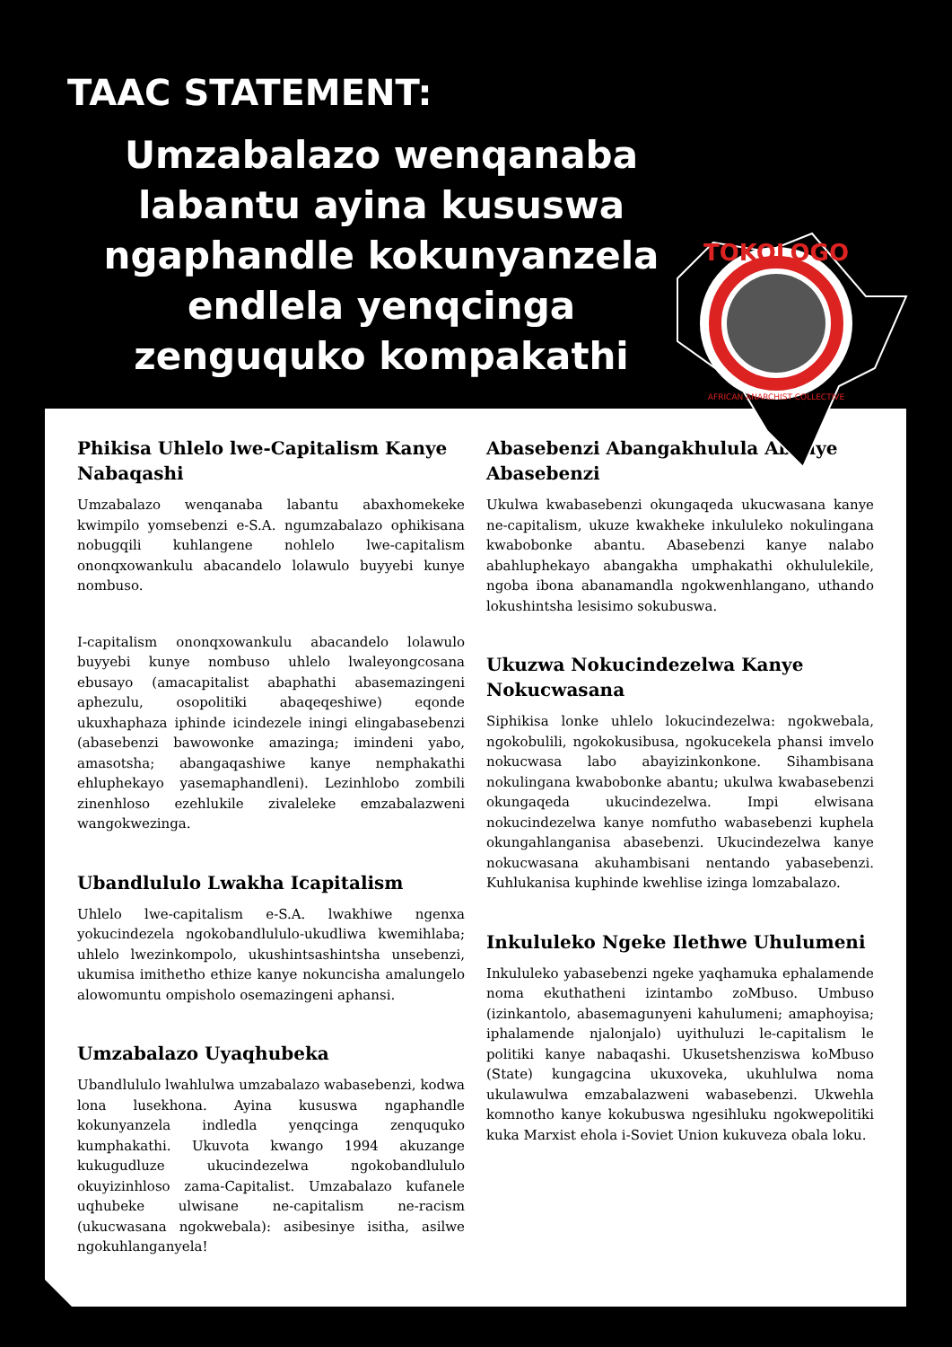TAAC STATEMENT:
Umzabalazo wenqanaba labantu ayina kususwa ngaphandle kokunyanzela endlela yenqcinga zenguquko kompakathi
Phikisa Uhlelo lwe-Capitalism Kanye Nabaqashi
Umzabalazo wenqanaba labantu abaxhomekeke kwimpilo yomsebenzi e-S.A. ngumzabalazo ophikisana nobugqili kuhlangene nohlelo lwe-capitalism ononqxowankulu abacandelo lolawulo buyyebi kunye nombuso.
I-capitalism ononqxowankulu abacandelo lolawulo buyyebi kunye nombuso uhlelo lwaleyongcosana ebusayo (amacapitalist abaphathi abasemazingeni aphezulu, osopolitiki abaqeqeshiwe) eqonde ukuxhaphaza iphinde icindezele iningi elingabasebenzi (abasebenzi bawowonke amazinga; imindeni yabo, amasotsha; abangaqashiwe kanye nemphakathi ehluphekayo yasemaphandleni). Lezinhlobo zombili zinenhloso ezehlukile zivaleleke emzabalazweni wangokwezinga.
Ubandlululo Lwakha Icapitalism
Uhlelo lwe-capitalism e-S.A. lwakhiwe ngenxa yokucindezela ngokobandlululo-ukudliwa kwemihlaba; uhlelo lwezinkompolo, ukushintsashintsha unsebenzi, ukumisa imithetho ethize kanye nokuncisha amalungelo alowomuntu ompisholo osemazingeni aphansi.
Umzabalazo Uyaqhubeka
Ubandlululo lwahlulwa umzabalazo wabasebenzi, kodwa lona lusekhona. Ayina kususwa ngaphandle kokunyanzela indledla yenqcinga zenququko kumphakathi. Ukuvota kwango 1994 akuzange kukugudluze ukucindezelwa ngokobandlululo okuyizinhloso zama-Capitalist. Umzabalazo kufanele uqhubeke ulwisane ne-capitalism ne-racism (ukucwasana ngokwebala): asibesinye isitha, asilwe ngokuhlanganyela!
Abasebenzi Abangakhulula Abanye Abasebenzi
Ukulwa kwabasebenzi okungaqeda ukucwasana kanye ne-capitalism, ukuze kwakheke inkululeko nokulingana kwabobonke abantu. Abasebenzi kanye nalabo abahluphekayo abangakha umphakathi okhululekile, ngoba ibona abanamandla ngokwenhlangano, uthando lokushintsha lesisimo sokubuswa.
Ukuzwa Nokucindezelwa Kanye Nokucwasana
Siphikisa lonke uhlelo lokucindezelwa: ngokwebala, ngokobulili, ngokokusibusa, ngokucekela phansi imvelo nokucwasa labo abayizinkonkone. Sihambisana nokulingana kwabobonke abantu; ukulwa kwabasebenzi okungaqeda ukucindezelwa. Impi elwisana nokucindezelwa kanye nomfutho wabasebenzi kuphela okungahlanganisa abasebenzi. Ukucindezelwa kanye nokucwasana akuhambisani nentando yabasebenzi. Kuhlukanisa kuphinde kwehlise izinga lomzabalazo.
Inkululeko Ngeke Ilethwe Uhulumeni
Inkululeko yabasebenzi ngeke yaqhamuka ephalamende noma ekuthatheni izintambo zoMbuso. Umbuso (izinkantolo, abasemagunyeni kahulumeni; amaphoyisa; iphalamende njalonjalo) uyithuluzi le-capitalism le politiki kanye nabaqashi. Ukusetshenziswa koMbuso (State) kungagcina ukuxoveka, ukuhlulwa noma ukulawulwa emzabalazweni wabasebenzi. Ukwehla komnotho kanye kokubuswa ngesihluku ngokwepolitiki kuka Marxist ehola i-Soviet Union kukuveza obala loku.
TOKOLOGO
AFRICAN ANARCHIST COLLECTIVE